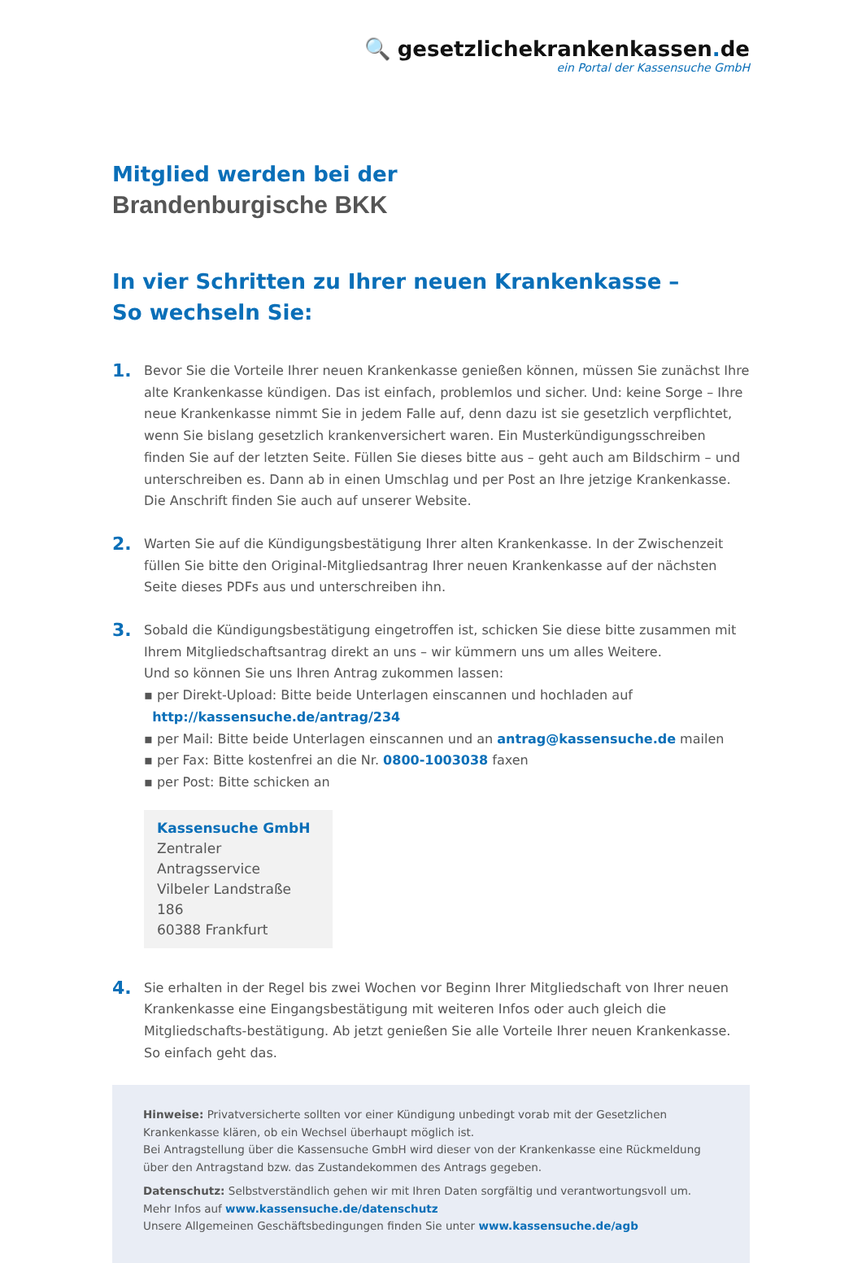🔍 gesetzlichekrankenkassen. de
ein Portal der Kassensuche GmbH
Mitglied werden bei der
Brandenburgische BKK
In vier Schritten zu Ihrer neuen Krankenkasse –
So wechseln Sie:
1.
Bevor Sie die Vorteile Ihrer neuen Krankenkasse genießen können, müssen Sie zunächst Ihre alte Krankenkasse kündigen. Das ist einfach, problemlos und sicher. Und: keine Sorge – Ihre neue Krankenkasse nimmt Sie in jedem Falle auf, denn dazu ist sie gesetzlich verpflichtet, wenn Sie bislang gesetzlich krankenversichert waren. Ein Musterkündigungsschreiben finden Sie auf der letzten Seite. Füllen Sie dieses bitte aus – geht auch am Bildschirm – und unterschreiben es. Dann ab in einen Umschlag und per Post an Ihre jetzige Krankenkasse. Die Anschrift finden Sie auch auf unserer Website.
2.
Warten Sie auf die Kündigungsbestätigung Ihrer alten Krankenkasse. In der Zwischenzeit füllen Sie bitte den Original-Mitgliedsantrag Ihrer neuen Krankenkasse auf der nächsten Seite dieses PDFs aus und unterschreiben ihn.
3.
Sobald die Kündigungsbestätigung eingetroffen ist, schicken Sie diese bitte zusammen mit Ihrem Mitgliedschaftsantrag direkt an uns – wir kümmern uns um alles Weitere.
Und so können Sie uns Ihren Antrag zukommen lassen:
▪ per Direkt-Upload: Bitte beide Unterlagen einscannen und hochladen auf
http://kassensuche.de/antrag/234
▪ per Mail: Bitte beide Unterlagen einscannen und an antrag@kassensuche.de mailen
▪ per Fax: Bitte kostenfrei an die Nr. 0800-1003038 faxen
▪ per Post: Bitte schicken an
Kassensuche GmbH
Zentraler Antragsservice
Vilbeler Landstraße 186
60388 Frankfurt
4.
Sie erhalten in der Regel bis zwei Wochen vor Beginn Ihrer Mitgliedschaft von Ihrer neuen Krankenkasse eine Eingangsbestätigung mit weiteren Infos oder auch gleich die Mitgliedschafts-bestätigung. Ab jetzt genießen Sie alle Vorteile Ihrer neuen Krankenkasse. So einfach geht das.
Hinweise: Privatversicherte sollten vor einer Kündigung unbedingt vorab mit der Gesetzlichen Krankenkasse klären, ob ein Wechsel überhaupt möglich ist.
Bei Antragstellung über die Kassensuche GmbH wird dieser von der Krankenkasse eine Rückmeldung über den Antragstand bzw. das Zustandekommen des Antrags gegeben.
Datenschutz: Selbstverständlich gehen wir mit Ihren Daten sorgfältig und verantwortungsvoll um.
Mehr Infos auf www.kassensuche.de/datenschutz
Unsere Allgemeinen Geschäftsbedingungen finden Sie unter www.kassensuche.de/agb